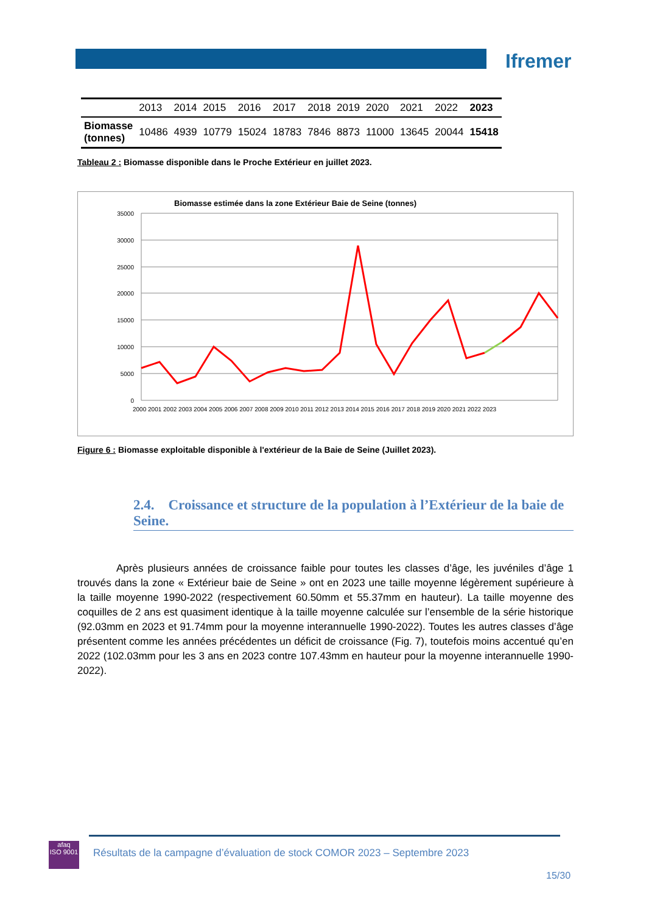Ifremer
| | 2013 | 2014 | 2015 | 2016 | 2017 | 2018 | 2019 | 2020 | 2021 | 2022 | 2023 |
| --- | --- | --- | --- | --- | --- | --- | --- | --- | --- | --- | --- |
| Biomasse (tonnes) | 10486 | 4939 | 10779 | 15024 | 18783 | 7846 | 8873 | 11000 | 13645 | 20044 | 15418 |
Tableau 2 : Biomasse disponible dans le Proche Extérieur en juillet 2023.
Biomasse estimée dans la zone Extérieur Baie de Seine (tonnes)
35000
30000
25000
20000
15000
10000
5000
0
2000 2001 2002 2003 2004 2005 2006 2007 2008 2009 2010 2011 2012 2013 2014 2015 2016 2017 2018 2019 2020 2021 2022 2023
Figure 6 : Biomasse exploitable disponible à l'extérieur de la Baie de Seine (Juillet 2023).
2.4. Croissance et structure de la population à l’Extérieur de la baie de Seine.
Après plusieurs années de croissance faible pour toutes les classes d’âge, les juvéniles d’âge 1 trouvés dans la zone « Extérieur baie de Seine » ont en 2023 une taille moyenne légèrement supérieure à la taille moyenne 1990-2022 (respectivement 60.50mm et 55.37mm en hauteur). La taille moyenne des coquilles de 2 ans est quasiment identique à la taille moyenne calculée sur l’ensemble de la série historique (92.03mm en 2023 et 91.74mm pour la moyenne interannuelle 1990-2022). Toutes les autres classes d’âge présentent comme les années précédentes un déficit de croissance (Fig. 7), toutefois moins accentué qu’en 2022 (102.03mm pour les 3 ans en 2023 contre 107.43mm en hauteur pour la moyenne interannuelle 1990-2022).
afaq
ISO 9001
Résultats de la campagne d’évaluation de stock COMOR 2023 – Septembre 2023
15/30